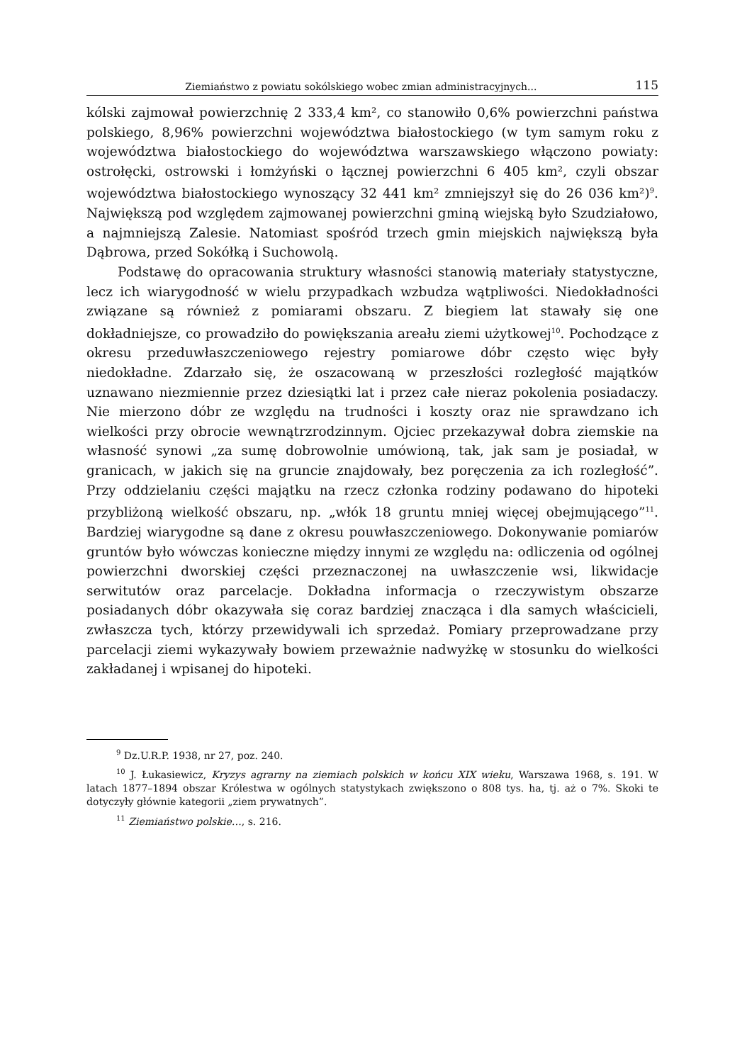Ziemiaństwo z powiatu sokólskiego wobec zmian administracyjnych... 115
kólski zajmował powierzchnię 2 333,4 km², co stanowiło 0,6% powierzchni państwa polskiego, 8,96% powierzchni województwa białostockiego (w tym samym roku z województwa białostockiego do województwa warszawskiego włączono powiaty: ostrołęcki, ostrowski i łomżyński o łącznej powierzchni 6 405 km², czyli obszar województwa białostockiego wynoszący 32 441 km² zmniejszył się do 26 036 km²)<sup>9</sup>. Największą pod względem zajmowanej powierzchni gminą wiejską było Szudziałowo, a najmniejszą Zalesie. Natomiast spośród trzech gmin miejskich największą była Dąbrowa, przed Sokółką i Suchowolą.
Podstawę do opracowania struktury własności stanowią materiały statystyczne, lecz ich wiarygodność w wielu przypadkach wzbudza wątpliwości. Niedokładności związane są również z pomiarami obszaru. Z biegiem lat stawały się one dokładniejsze, co prowadziło do powiększania areału ziemi użytkowej<sup>10</sup>. Pochodzące z okresu przeduwłaszczeniowego rejestry pomiarowe dóbr często więc były niedokładne. Zdarzało się, że oszacowaną w przeszłości rozległość majątków uznawano niezmiennie przez dziesiątki lat i przez całe nieraz pokolenia posiadaczy. Nie mierzono dóbr ze względu na trudności i koszty oraz nie sprawdzano ich wielkości przy obrocie wewnątrzrodzinnym. Ojciec przekazywał dobra ziemskie na własność synowi „za sumę dobrowolnie umówioną, tak, jak sam je posiadał, w granicach, w jakich się na gruncie znajdowały, bez poręczenia za ich rozległość”. Przy oddzielaniu części majątku na rzecz członka rodziny podawano do hipoteki przybliżoną wielkość obszaru, np. „włók 18 gruntu mniej więcej obejmującego”<sup>11</sup>. Bardziej wiarygodne są dane z okresu pouwłaszczeniowego. Dokonywanie pomiarów gruntów było wówczas konieczne między innymi ze względu na: odliczenia od ogólnej powierzchni dworskiej części przeznaczonej na uwłaszczenie wsi, likwidacje serwitutów oraz parcelacje. Dokładna informacja o rzeczywistym obszarze posiadanych dóbr okazywała się coraz bardziej znacząca i dla samych właścicieli, zwłaszcza tych, którzy przewidywali ich sprzedaż. Pomiary przeprowadzane przy parcelacji ziemi wykazywały bowiem przeważnie nadwyżkę w stosunku do wielkości zakładanej i wpisanej do hipoteki.
<sup>9</sup> Dz.U.R.P. 1938, nr 27, poz. 240.
<sup>10</sup> J. Łukasiewicz, Kryzys agrarny na ziemiach polskich w końcu XIX wieku, Warszawa 1968, s. 191. W latach 1877–1894 obszar Królestwa w ogólnych statystykach zwiększono o 808 tys. ha, tj. aż o 7%. Skoki te dotyczyły głównie kategorii „ziem prywatnych”.
<sup>11</sup> Ziemiaństwo polskie…, s. 216.